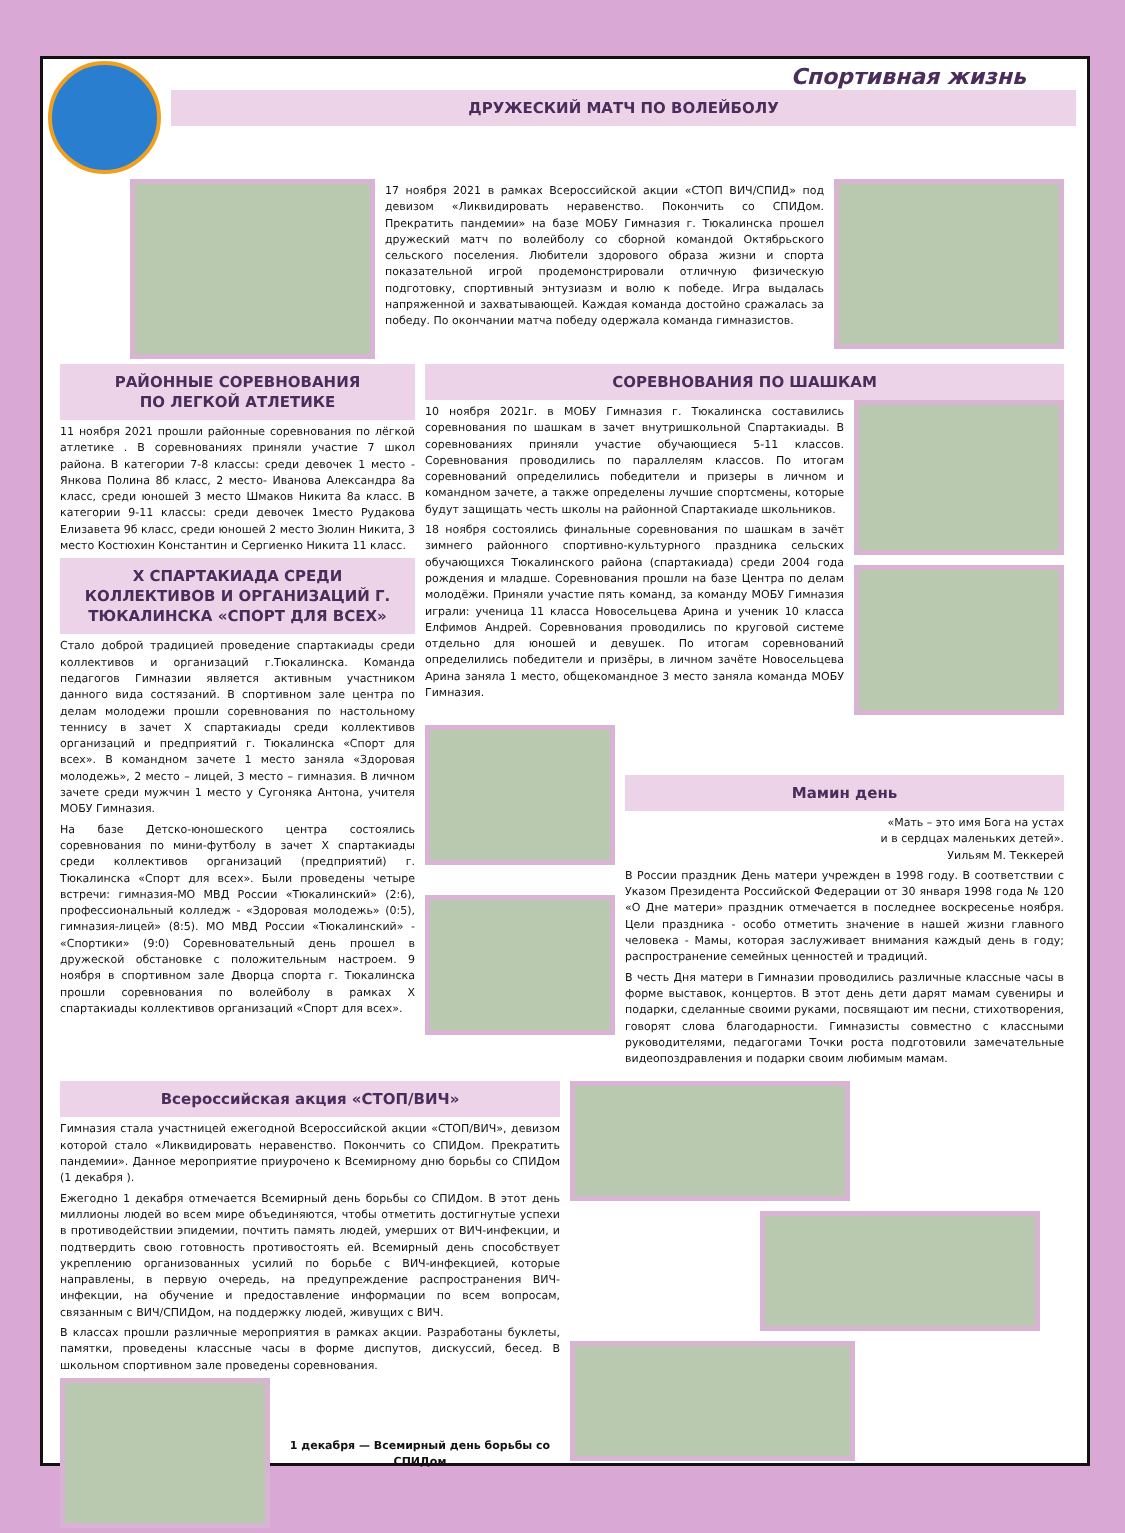Спортивная жизнь
ДРУЖЕСКИЙ МАТЧ ПО ВОЛЕЙБОЛУ
17 ноября 2021 в рамках Всероссийской акции «СТОП ВИЧ/СПИД» под девизом «Ликвидировать неравенство. Покончить со СПИДом. Прекратить пандемии» на базе МОБУ Гимназия г. Тюкалинска прошел дружеский матч по волейболу со сборной командой Октябрьского сельского поселения. Любители здорового образа жизни и спорта показательной игрой продемонстрировали отличную физическую подготовку, спортивный энтузиазм и волю к победе. Игра выдалась напряженной и захватывающей. Каждая команда достойно сражалась за победу. По окончании матча победу одержала команда гимназистов.
РАЙОННЫЕ СОРЕВНОВАНИЯ
ПО ЛЕГКОЙ АТЛЕТИКЕ
11 ноября 2021 прошли районные соревнования по лёгкой атлетике . В соревнованиях приняли участие 7 школ района. В категории 7-8 классы: среди девочек 1 место - Янкова Полина 8б класс, 2 место- Иванова Александра 8а класс, среди юношей 3 место Шмаков Никита 8а класс. В категории 9-11 классы: среди девочек 1место Рудакова Елизавета 9б класс, среди юношей 2 место Зюлин Никита, 3 место Костюхин Константин и Сергиенко Никита 11 класс.
Х СПАРТАКИАДА СРЕДИ КОЛЛЕКТИВОВ И ОРГАНИЗАЦИЙ Г. ТЮКАЛИНСКА «СПОРТ ДЛЯ ВСЕХ»
Стало доброй традицией проведение спартакиады среди коллективов и организаций г.Тюкалинска. Команда педагогов Гимназии является активным участником данного вида состязаний. В спортивном зале центра по делам молодежи прошли соревнования по настольному теннису в зачет Х спартакиады среди коллективов организаций и предприятий г. Тюкалинска «Спорт для всех». В командном зачете 1 место заняла «Здоровая молодежь», 2 место – лицей, 3 место – гимназия. В личном зачете среди мужчин 1 место у Сугоняка Антона, учителя МОБУ Гимназия.
На базе Детско-юношеского центра состоялись соревнования по мини-футболу в зачет Х спартакиады среди коллективов организаций (предприятий) г. Тюкалинска «Спорт для всех». Были проведены четыре встречи: гимназия-МО МВД России «Тюкалинский» (2:6), профессиональный колледж - «Здоровая молодежь» (0:5), гимназия-лицей» (8:5). МО МВД России «Тюкалинский» - «Спортики» (9:0) Соревновательный день прошел в дружеской обстановке с положительным настроем. 9 ноября в спортивном зале Дворца спорта г. Тюкалинска прошли соревнования по волейболу в рамках Х спартакиады коллективов организаций «Спорт для всех».
СОРЕВНОВАНИЯ ПО ШАШКАМ
10 ноября 2021г. в МОБУ Гимназия г. Тюкалинска составились соревнования по шашкам в зачет внутришкольной Спартакиады. В соревнованиях приняли участие обучающиеся 5-11 классов. Соревнования проводились по параллелям классов. По итогам соревнований определились победители и призеры в личном и командном зачете, а также определены лучшие спортсмены, которые будут защищать честь школы на районной Спартакиаде школьников.
18 ноября состоялись финальные соревнования по шашкам в зачёт зимнего районного спортивно-культурного праздника сельских обучающихся Тюкалинского района (спартакиада) среди 2004 года рождения и младше. Соревнования прошли на базе Центра по делам молодёжи. Приняли участие пять команд, за команду МОБУ Гимназия играли: ученица 11 класса Новосельцева Арина и ученик 10 класса Елфимов Андрей. Соревнования проводились по круговой системе отдельно для юношей и девушек. По итогам соревнований определились победители и призёры, в личном зачёте Новосельцева Арина заняла 1 место, общекомандное 3 место заняла команда МОБУ Гимназия.
Мамин день
«Мать – это имя Бога на устах
и в сердцах маленьких детей».
Уильям М. Теккерей
В России праздник День матери учрежден в 1998 году. В соответствии с Указом Президента Российской Федерации от 30 января 1998 года № 120 «О Дне матери» праздник отмечается в последнее воскресенье ноября. Цели праздника - особо отметить значение в нашей жизни главного человека - Мамы, которая заслуживает внимания каждый день в году; распространение семейных ценностей и традиций.
В честь Дня матери в Гимназии проводились различные классные часы в форме выставок, концертов. В этот день дети дарят мамам сувениры и подарки, сделанные своими руками, посвящают им песни, стихотворения, говорят слова благодарности. Гимназисты совместно с классными руководителями, педагогами Точки роста подготовили замечательные видеопоздравления и подарки своим любимым мамам.
Всероссийская акция «СТОП/ВИЧ»
Гимназия стала участницей ежегодной Всероссийской акции «СТОП/ВИЧ», девизом которой стало «Ликвидировать неравенство. Покончить со СПИДом. Прекратить пандемии». Данное мероприятие приурочено к Всемирному дню борьбы со СПИДом (1 декабря ).
Ежегодно 1 декабря отмечается Всемирный день борьбы со СПИДом. В этот день миллионы людей во всем мире объединяются, чтобы отметить достигнутые успехи в противодействии эпидемии, почтить память людей, умерших от ВИЧ-инфекции, и подтвердить свою готовность противостоять ей. Всемирный день способствует укреплению организованных усилий по борьбе с ВИЧ-инфекцией, которые направлены, в первую очередь, на предупреждение распространения ВИЧ-инфекции, на обучение и предоставление информации по всем вопросам, связанным с ВИЧ/СПИДом, на поддержку людей, живущих с ВИЧ.
В классах прошли различные мероприятия в рамках акции. Разработаны буклеты, памятки, проведены классные часы в форме диспутов, дискуссий, бесед. В школьном спортивном зале проведены соревнования.
1 декабря — Всемирный день борьбы со СПИДом